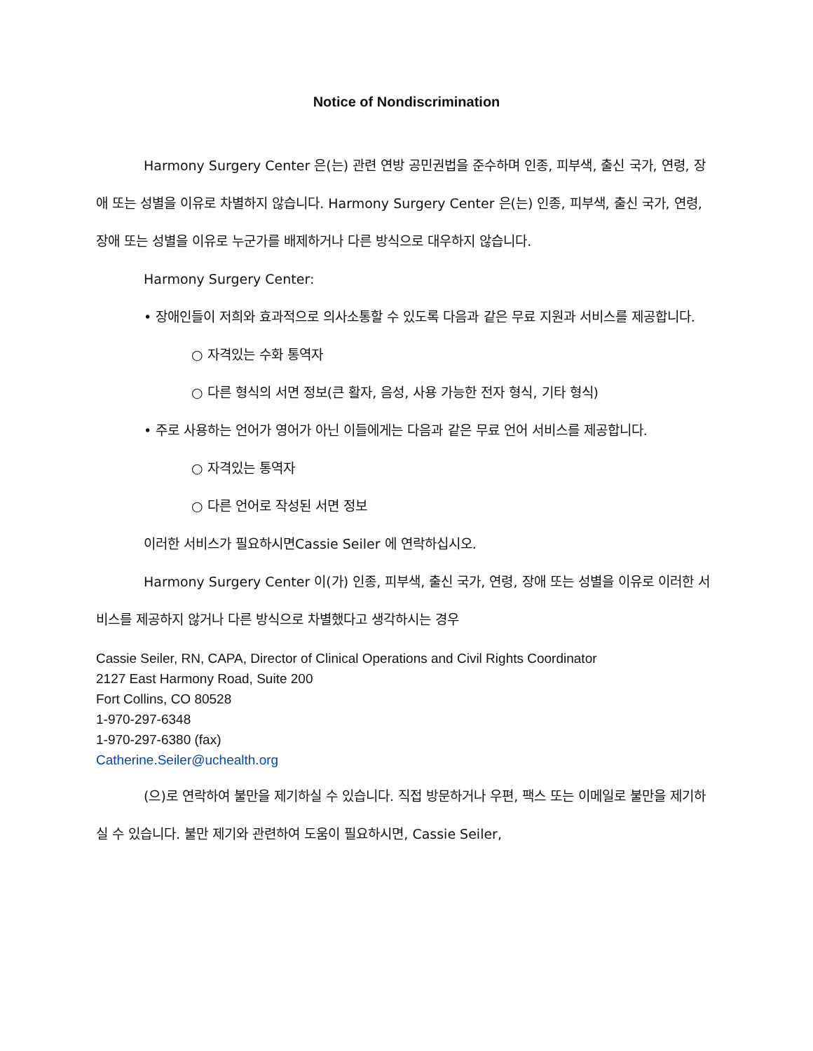Notice of Nondiscrimination
Harmony Surgery Center 은(는) 관련 연방 공민권법을 준수하며 인종, 피부색, 출신 국가, 연령, 장애 또는 성별을 이유로 차별하지 않습니다. Harmony Surgery Center 은(는) 인종, 피부색, 출신 국가, 연령, 장애 또는 성별을 이유로 누군가를 배제하거나 다른 방식으로 대우하지 않습니다.
Harmony Surgery Center:
• 장애인들이 저희와 효과적으로 의사소통할 수 있도록 다음과 같은 무료 지원과 서비스를 제공합니다.
○ 자격있는 수화 통역자
○ 다른 형식의 서면 정보(큰 활자, 음성, 사용 가능한 전자 형식, 기타 형식)
• 주로 사용하는 언어가 영어가 아닌 이들에게는 다음과 같은 무료 언어 서비스를 제공합니다.
○ 자격있는 통역자
○ 다른 언어로 작성된 서면 정보
이러한 서비스가 필요하시면Cassie Seiler 에 연락하십시오.
Harmony Surgery Center 이(가) 인종, 피부색, 출신 국가, 연령, 장애 또는 성별을 이유로 이러한 서비스를 제공하지 않거나 다른 방식으로 차별했다고 생각하시는 경우
Cassie Seiler, RN, CAPA, Director of Clinical Operations and Civil Rights Coordinator
2127 East Harmony Road, Suite 200
Fort Collins, CO 80528
1-970-297-6348
1-970-297-6380 (fax)
Catherine.Seiler@uchealth.org
(으)로 연락하여 불만을 제기하실 수 있습니다. 직접 방문하거나 우편, 팩스 또는 이메일로 불만을 제기하실 수 있습니다. 불만 제기와 관련하여 도움이 필요하시면, Cassie Seiler,